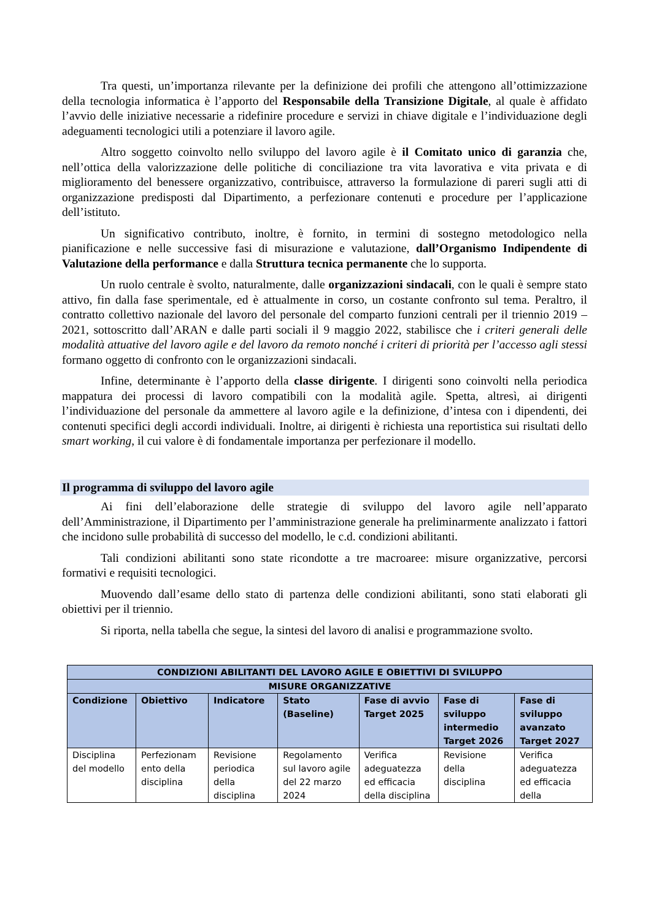Tra questi, un’importanza rilevante per la definizione dei profili che attengono all’ottimizzazione della tecnologia informatica è l’apporto del Responsabile della Transizione Digitale, al quale è affidato l’avvio delle iniziative necessarie a ridefinire procedure e servizi in chiave digitale e l’individuazione degli adeguamenti tecnologici utili a potenziare il lavoro agile.
Altro soggetto coinvolto nello sviluppo del lavoro agile è il Comitato unico di garanzia che, nell’ottica della valorizzazione delle politiche di conciliazione tra vita lavorativa e vita privata e di miglioramento del benessere organizzativo, contribuisce, attraverso la formulazione di pareri sugli atti di organizzazione predisposti dal Dipartimento, a perfezionare contenuti e procedure per l’applicazione dell’istituto.
Un significativo contributo, inoltre, è fornito, in termini di sostegno metodologico nella pianificazione e nelle successive fasi di misurazione e valutazione, dall’Organismo Indipendente di Valutazione della performance e dalla Struttura tecnica permanente che lo supporta.
Un ruolo centrale è svolto, naturalmente, dalle organizzazioni sindacali, con le quali è sempre stato attivo, fin dalla fase sperimentale, ed è attualmente in corso, un costante confronto sul tema. Peraltro, il contratto collettivo nazionale del lavoro del personale del comparto funzioni centrali per il triennio 2019 – 2021, sottoscritto dall’ARAN e dalle parti sociali il 9 maggio 2022, stabilisce che i criteri generali delle modalità attuative del lavoro agile e del lavoro da remoto nonché i criteri di priorità per l’accesso agli stessi formano oggetto di confronto con le organizzazioni sindacali.
Infine, determinante è l’apporto della classe dirigente. I dirigenti sono coinvolti nella periodica mappatura dei processi di lavoro compatibili con la modalità agile. Spetta, altresì, ai dirigenti l’individuazione del personale da ammettere al lavoro agile e la definizione, d’intesa con i dipendenti, dei contenuti specifici degli accordi individuali. Inoltre, ai dirigenti è richiesta una reportistica sui risultati dello smart working, il cui valore è di fondamentale importanza per perfezionare il modello.
Il programma di sviluppo del lavoro agile
Ai fini dell’elaborazione delle strategie di sviluppo del lavoro agile nell’apparato dell’Amministrazione, il Dipartimento per l’amministrazione generale ha preliminarmente analizzato i fattori che incidono sulle probabilità di successo del modello, le c.d. condizioni abilitanti.
Tali condizioni abilitanti sono state ricondotte a tre macroaree: misure organizzative, percorsi formativi e requisiti tecnologici.
Muovendo dall’esame dello stato di partenza delle condizioni abilitanti, sono stati elaborati gli obiettivi per il triennio.
Si riporta, nella tabella che segue, la sintesi del lavoro di analisi e programmazione svolto.
| CONDIZIONI ABILITANTI DEL LAVORO AGILE E OBIETTIVI DI SVILUPPO | | | | | | |
| --- | --- | --- | --- | --- | --- | --- |
| MISURE ORGANIZZATIVE | | | | | | |
| Condizione | Obiettivo | Indicatore | Stato (Baseline) | Fase di avvio Target 2025 | Fase di sviluppo intermedio Target 2026 | Fase di sviluppo avanzato Target 2027 |
| Disciplina del modello | Perfezionam ento della disciplina | Revisione periodica della disciplina | Regolamento sul lavoro agile del 22 marzo 2024 | Verifica adeguatezza ed efficacia della disciplina | Revisione della disciplina | Verifica adeguatezza ed efficacia della |